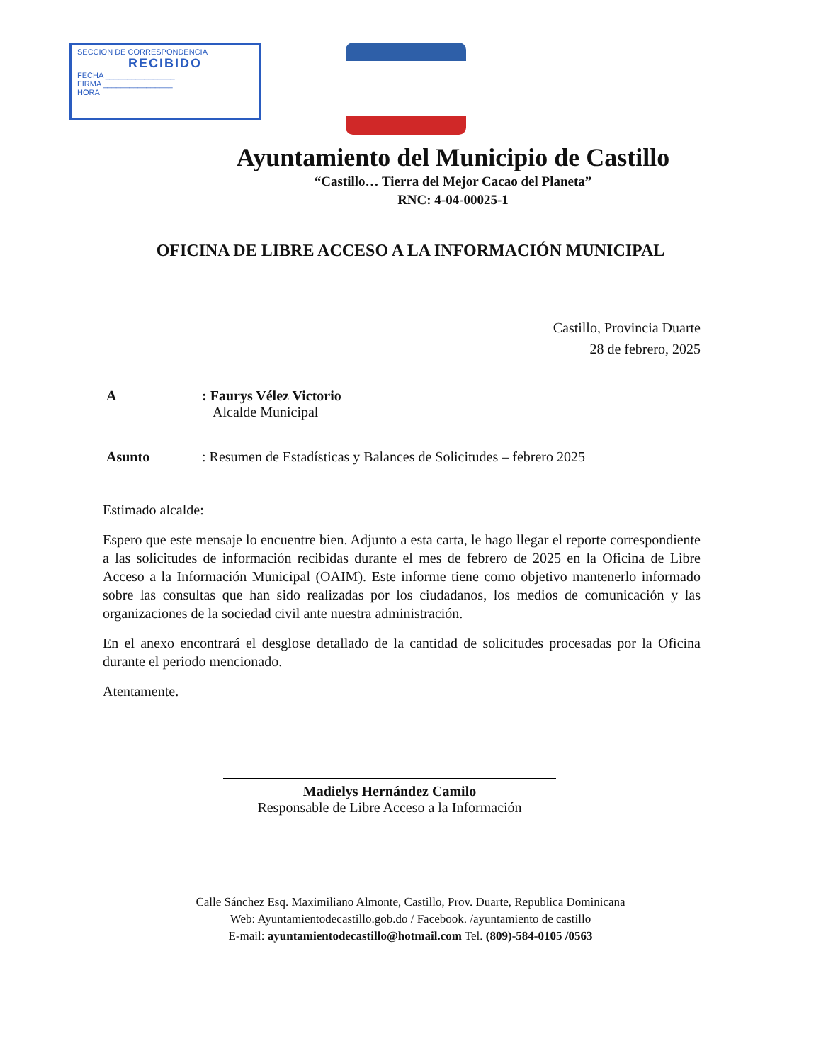SECCION DE CORRESPONDENCIA
RECIBIDO
FECHA ________________
FIRMA ________________
HORA
Ayuntamiento del Municipio de Castillo
“Castillo… Tierra del Mejor Cacao del Planeta”
RNC: 4-04-00025-1
OFICINA DE LIBRE ACCESO A LA INFORMACIÓN MUNICIPAL
Castillo, Provincia Duarte
28 de febrero, 2025
A : Faurys Vélez Victorio
Alcalde Municipal
Asunto : Resumen de Estadísticas y Balances de Solicitudes – febrero 2025
Estimado alcalde:
Espero que este mensaje lo encuentre bien. Adjunto a esta carta, le hago llegar el reporte correspondiente a las solicitudes de información recibidas durante el mes de febrero de 2025 en la Oficina de Libre Acceso a la Información Municipal (OAIM). Este informe tiene como objetivo mantenerlo informado sobre las consultas que han sido realizadas por los ciudadanos, los medios de comunicación y las organizaciones de la sociedad civil ante nuestra administración.
En el anexo encontrará el desglose detallado de la cantidad de solicitudes procesadas por la Oficina durante el periodo mencionado.
Atentamente.
Madielys Hernández Camilo
Responsable de Libre Acceso a la Información
Calle Sánchez Esq. Maximiliano Almonte, Castillo, Prov. Duarte, Republica Dominicana
Web: Ayuntamientodecastillo.gob.do / Facebook. /ayuntamiento de castillo
E-mail: ayuntamientodecastillo@hotmail.com Tel. (809)-584-0105 /0563